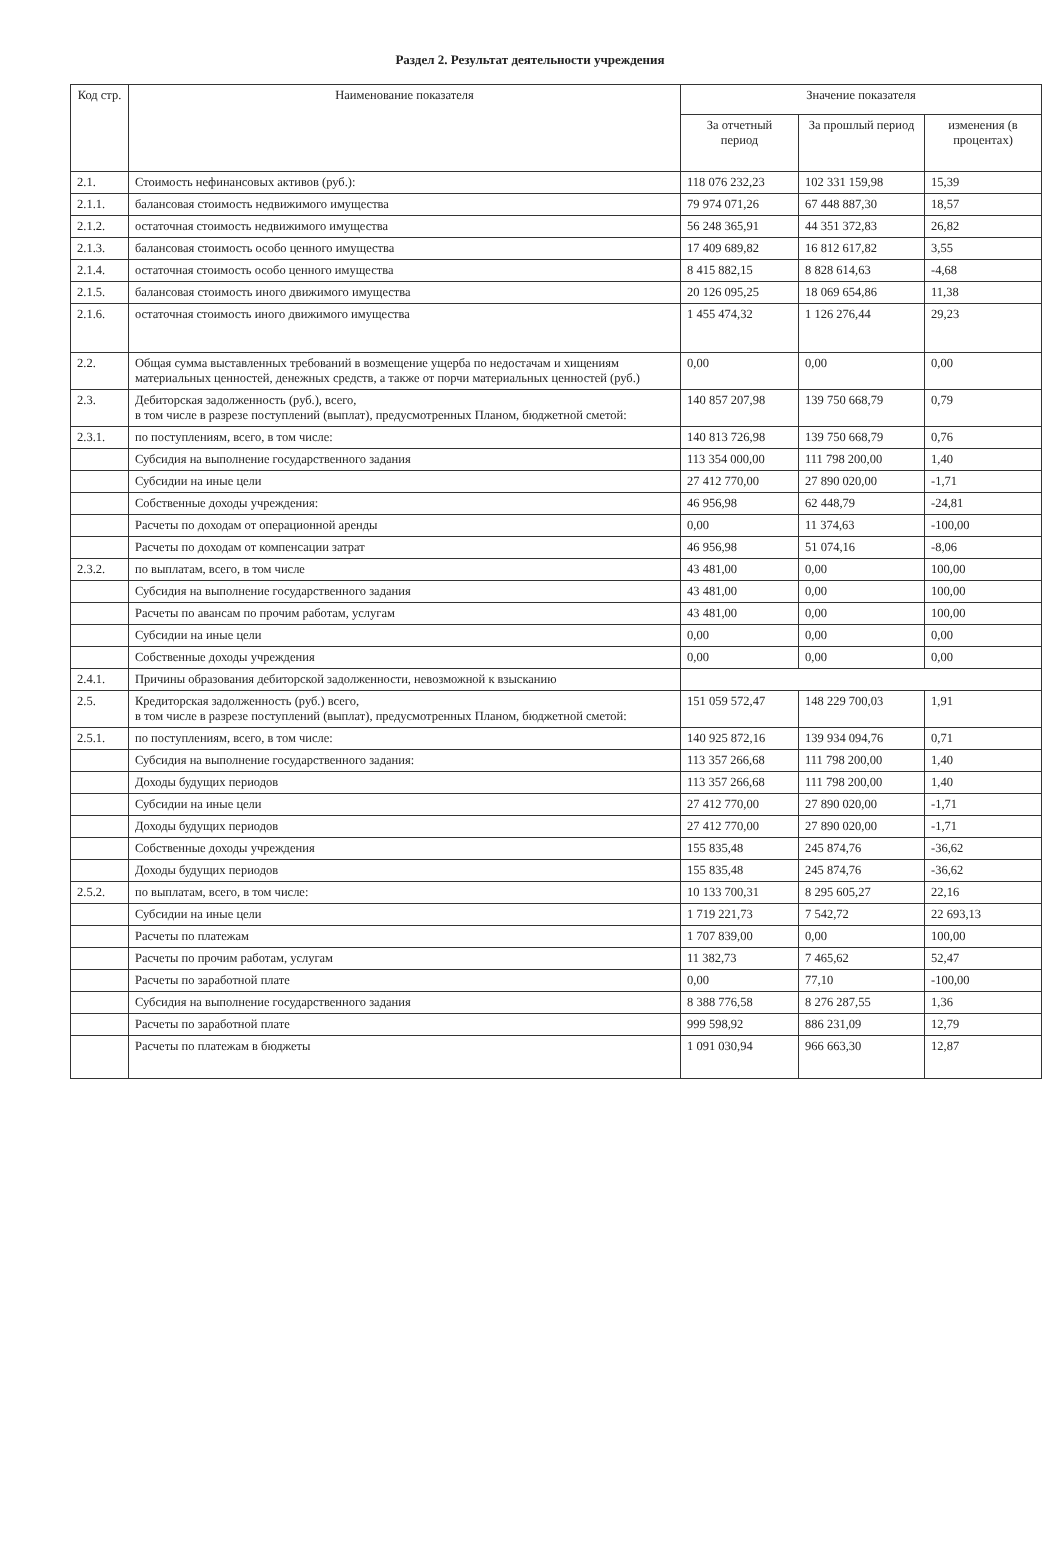Раздел 2. Результат деятельности учреждения
| Код стр. | Наименование показателя | Значение показателя | | |
| --- | --- | --- | --- | --- |
| | | За отчетный период | За прошлый период | изменения (в процентах) |
| 2.1. | Стоимость нефинансовых активов (руб.): | 118 076 232,23 | 102 331 159,98 | 15,39 |
| 2.1.1. | балансовая стоимость недвижимого имущества | 79 974 071,26 | 67 448 887,30 | 18,57 |
| 2.1.2. | остаточная стоимость недвижимого имущества | 56 248 365,91 | 44 351 372,83 | 26,82 |
| 2.1.3. | балансовая стоимость особо ценного имущества | 17 409 689,82 | 16 812 617,82 | 3,55 |
| 2.1.4. | остаточная стоимость особо ценного имущества | 8 415 882,15 | 8 828 614,63 | -4,68 |
| 2.1.5. | балансовая стоимость иного движимого имущества | 20 126 095,25 | 18 069 654,86 | 11,38 |
| 2.1.6. | остаточная стоимость иного движимого имущества | 1 455 474,32 | 1 126 276,44 | 29,23 |
| 2.2. | Общая сумма выставленных требований в возмещение ущерба по недостачам и хищениям материальных ценностей, денежных средств, а также от порчи материальных ценностей (руб.) | 0,00 | 0,00 | 0,00 |
| 2.3. | Дебиторская задолженность (руб.), всего, в том числе в разрезе поступлений (выплат), предусмотренных Планом, бюджетной сметой: | 140 857 207,98 | 139 750 668,79 | 0,79 |
| 2.3.1. | по поступлениям, всего, в том числе: | 140 813 726,98 | 139 750 668,79 | 0,76 |
| | Субсидия на выполнение государственного задания | 113 354 000,00 | 111 798 200,00 | 1,40 |
| | Субсидии на иные цели | 27 412 770,00 | 27 890 020,00 | -1,71 |
| | Собственные доходы учреждения: | 46 956,98 | 62 448,79 | -24,81 |
| | Расчеты по доходам от операционной аренды | 0,00 | 11 374,63 | -100,00 |
| | Расчеты по доходам от компенсации затрат | 46 956,98 | 51 074,16 | -8,06 |
| 2.3.2. | по выплатам, всего, в том числе | 43 481,00 | 0,00 | 100,00 |
| | Субсидия на выполнение государственного задания | 43 481,00 | 0,00 | 100,00 |
| | Расчеты по авансам по прочим работам, услугам | 43 481,00 | 0,00 | 100,00 |
| | Субсидии на иные цели | 0,00 | 0,00 | 0,00 |
| | Собственные доходы учреждения | 0,00 | 0,00 | 0,00 |
| 2.4.1. | Причины образования дебиторской задолженности, невозможной к взысканию | | | |
| 2.5. | Кредиторская задолженность (руб.) всего, в том числе в разрезе поступлений (выплат), предусмотренных Планом, бюджетной сметой: | 151 059 572,47 | 148 229 700,03 | 1,91 |
| 2.5.1. | по поступлениям, всего, в том числе: | 140 925 872,16 | 139 934 094,76 | 0,71 |
| | Субсидия на выполнение государственного задания: | 113 357 266,68 | 111 798 200,00 | 1,40 |
| | Доходы будущих периодов | 113 357 266,68 | 111 798 200,00 | 1,40 |
| | Субсидии на иные цели | 27 412 770,00 | 27 890 020,00 | -1,71 |
| | Доходы будущих периодов | 27 412 770,00 | 27 890 020,00 | -1,71 |
| | Собственные доходы учреждения | 155 835,48 | 245 874,76 | -36,62 |
| | Доходы будущих периодов | 155 835,48 | 245 874,76 | -36,62 |
| 2.5.2. | по выплатам, всего, в том числе: | 10 133 700,31 | 8 295 605,27 | 22,16 |
| | Субсидии на иные цели | 1 719 221,73 | 7 542,72 | 22 693,13 |
| | Расчеты по платежам | 1 707 839,00 | 0,00 | 100,00 |
| | Расчеты по прочим работам, услугам | 11 382,73 | 7 465,62 | 52,47 |
| | Расчеты по заработной плате | 0,00 | 77,10 | -100,00 |
| | Субсидия на выполнение государственного задания | 8 388 776,58 | 8 276 287,55 | 1,36 |
| | Расчеты по заработной плате | 999 598,92 | 886 231,09 | 12,79 |
| | Расчеты по платежам в бюджеты | 1 091 030,94 | 966 663,30 | 12,87 |